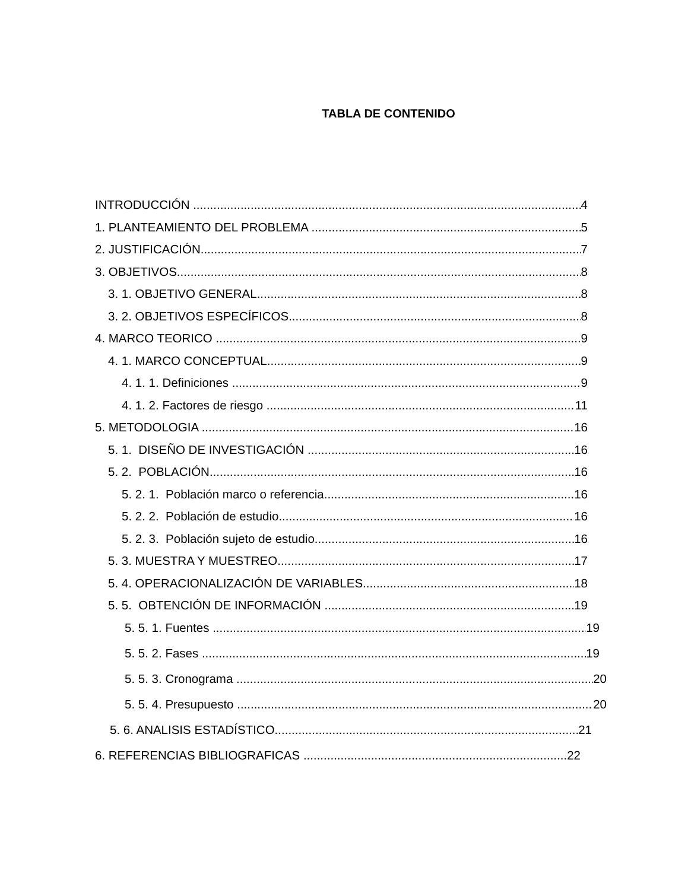TABLA DE CONTENIDO
INTRODUCCIÓN 4
1. PLANTEAMIENTO DEL PROBLEMA 5
2. JUSTIFICACIÓN 7
3. OBJETIVOS 8
3. 1. OBJETIVO GENERAL 8
3. 2. OBJETIVOS ESPECÍFICOS 8
4. MARCO TEORICO 9
4. 1. MARCO CONCEPTUAL 9
4. 1. 1. Definiciones 9
4. 1. 2. Factores de riesgo 11
5. METODOLOGIA 16
5. 1. DISEÑO DE INVESTIGACIÓN 16
5. 2. POBLACIÓN 16
5. 2. 1. Población marco o referencia 16
5. 2. 2. Población de estudio 16
5. 2. 3. Población sujeto de estudio 16
5. 3. MUESTRA Y MUESTREO 17
5. 4. OPERACIONALIZACIÓN DE VARIABLES 18
5. 5. OBTENCIÓN DE INFORMACIÓN 19
5. 5. 1. Fuentes 19
5. 5. 2. Fases 19
5. 5. 3. Cronograma 20
5. 5. 4. Presupuesto 20
5. 6. ANALISIS ESTADÍSTICO 21
6. REFERENCIAS BIBLIOGRAFICAS 22